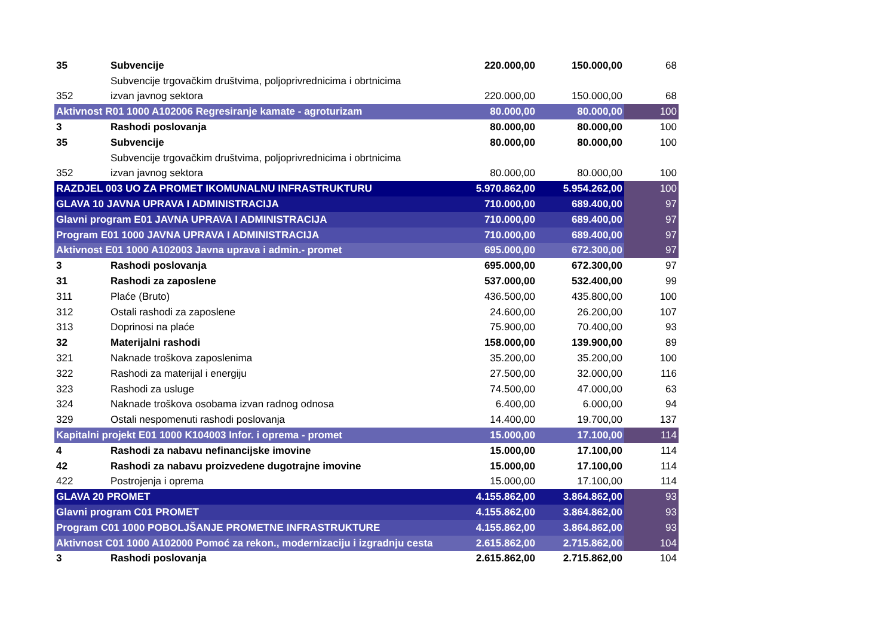| 35 | Subvencije | 220.000,00 | 150.000,00 | 68 |
| | Subvencije trgovačkim društvima, poljoprivrednicima i obrtnicima | | | |
| 352 | izvan javnog sektora | 220.000,00 | 150.000,00 | 68 |
| Aktivnost R01 1000 A102006 Regresiranje kamate - agroturizam | | 80.000,00 | 80.000,00 | 100 |
| 3 | Rashodi poslovanja | 80.000,00 | 80.000,00 | 100 |
| 35 | Subvencije | 80.000,00 | 80.000,00 | 100 |
| | Subvencije trgovačkim društvima, poljoprivrednicima i obrtnicima | | | |
| 352 | izvan javnog sektora | 80.000,00 | 80.000,00 | 100 |
| RAZDJEL 003 UO ZA PROMET IKOMUNALNU INFRASTRUKTURU | | 5.970.862,00 | 5.954.262,00 | 100 |
| GLAVA 10 JAVNA UPRAVA I ADMINISTRACIJA | | 710.000,00 | 689.400,00 | 97 |
| Glavni program E01 JAVNA UPRAVA I ADMINISTRACIJA | | 710.000,00 | 689.400,00 | 97 |
| Program E01 1000 JAVNA UPRAVA I ADMINISTRACIJA | | 710.000,00 | 689.400,00 | 97 |
| Aktivnost E01 1000 A102003 Javna uprava i admin.- promet | | 695.000,00 | 672.300,00 | 97 |
| 3 | Rashodi poslovanja | 695.000,00 | 672.300,00 | 97 |
| 31 | Rashodi za zaposlene | 537.000,00 | 532.400,00 | 99 |
| 311 | Plaće (Bruto) | 436.500,00 | 435.800,00 | 100 |
| 312 | Ostali rashodi za zaposlene | 24.600,00 | 26.200,00 | 107 |
| 313 | Doprinosi na plaće | 75.900,00 | 70.400,00 | 93 |
| 32 | Materijalni rashodi | 158.000,00 | 139.900,00 | 89 |
| 321 | Naknade troškova zaposlenima | 35.200,00 | 35.200,00 | 100 |
| 322 | Rashodi za materijal i energiju | 27.500,00 | 32.000,00 | 116 |
| 323 | Rashodi za usluge | 74.500,00 | 47.000,00 | 63 |
| 324 | Naknade troškova osobama izvan radnog odnosa | 6.400,00 | 6.000,00 | 94 |
| 329 | Ostali nespomenuti rashodi poslovanja | 14.400,00 | 19.700,00 | 137 |
| Kapitalni projekt E01 1000 K104003 Infor. i oprema - promet | | 15.000,00 | 17.100,00 | 114 |
| 4 | Rashodi za nabavu nefinancijske imovine | 15.000,00 | 17.100,00 | 114 |
| 42 | Rashodi za nabavu proizvedene dugotrajne imovine | 15.000,00 | 17.100,00 | 114 |
| 422 | Postrojenja i oprema | 15.000,00 | 17.100,00 | 114 |
| GLAVA 20 PROMET | | 4.155.862,00 | 3.864.862,00 | 93 |
| Glavni program C01 PROMET | | 4.155.862,00 | 3.864.862,00 | 93 |
| Program C01 1000 POBOLJŠANJE PROMETNE INFRASTRUKTURE | | 4.155.862,00 | 3.864.862,00 | 93 |
| Aktivnost C01 1000 A102000 Pomoć za rekon., modernizaciju i izgradnju cesta | | 2.615.862,00 | 2.715.862,00 | 104 |
| 3 | Rashodi poslovanja | 2.615.862,00 | 2.715.862,00 | 104 |